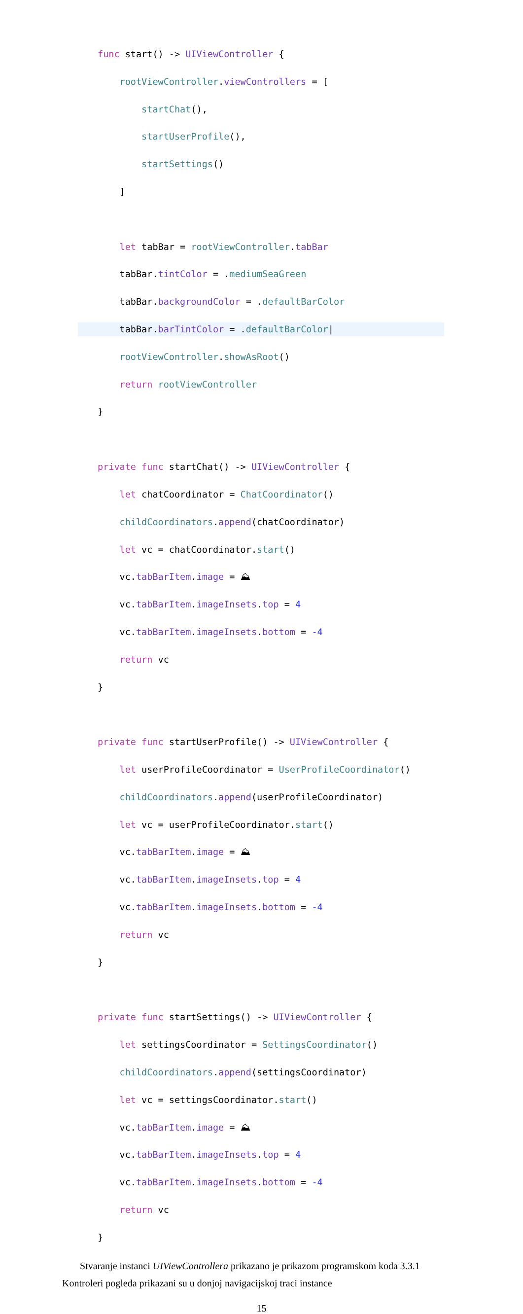func start() -> UIViewController {
rootViewController.viewControllers = [
startChat(),
startUserProfile(),
startSettings()
]
let tabBar = rootViewController.tabBar
tabBar.tintColor = .mediumSeaGreen
tabBar.backgroundColor = .defaultBarColor
tabBar.barTintColor = .defaultBarColor|
rootViewController.showAsRoot()
return rootViewController
}
private func startChat() -> UIViewController {
let chatCoordinator = ChatCoordinator()
childCoordinators.append(chatCoordinator)
let vc = chatCoordinator.start()
vc.tabBarItem.image = ⛰
vc.tabBarItem.imageInsets.top = 4
vc.tabBarItem.imageInsets.bottom = -4
return vc
}
private func startUserProfile() -> UIViewController {
let userProfileCoordinator = UserProfileCoordinator()
childCoordinators.append(userProfileCoordinator)
let vc = userProfileCoordinator.start()
vc.tabBarItem.image = ⛰
vc.tabBarItem.imageInsets.top = 4
vc.tabBarItem.imageInsets.bottom = -4
return vc
}
private func startSettings() -> UIViewController {
let settingsCoordinator = SettingsCoordinator()
childCoordinators.append(settingsCoordinator)
let vc = settingsCoordinator.start()
vc.tabBarItem.image = ⛰
vc.tabBarItem.imageInsets.top = 4
vc.tabBarItem.imageInsets.bottom = -4
return vc
}
Stvaranje instanci UIViewControllera prikazano je prikazom programskom koda 3.3.1
Kontroleri pogleda prikazani su u donjoj navigacijskoj traci instance
15